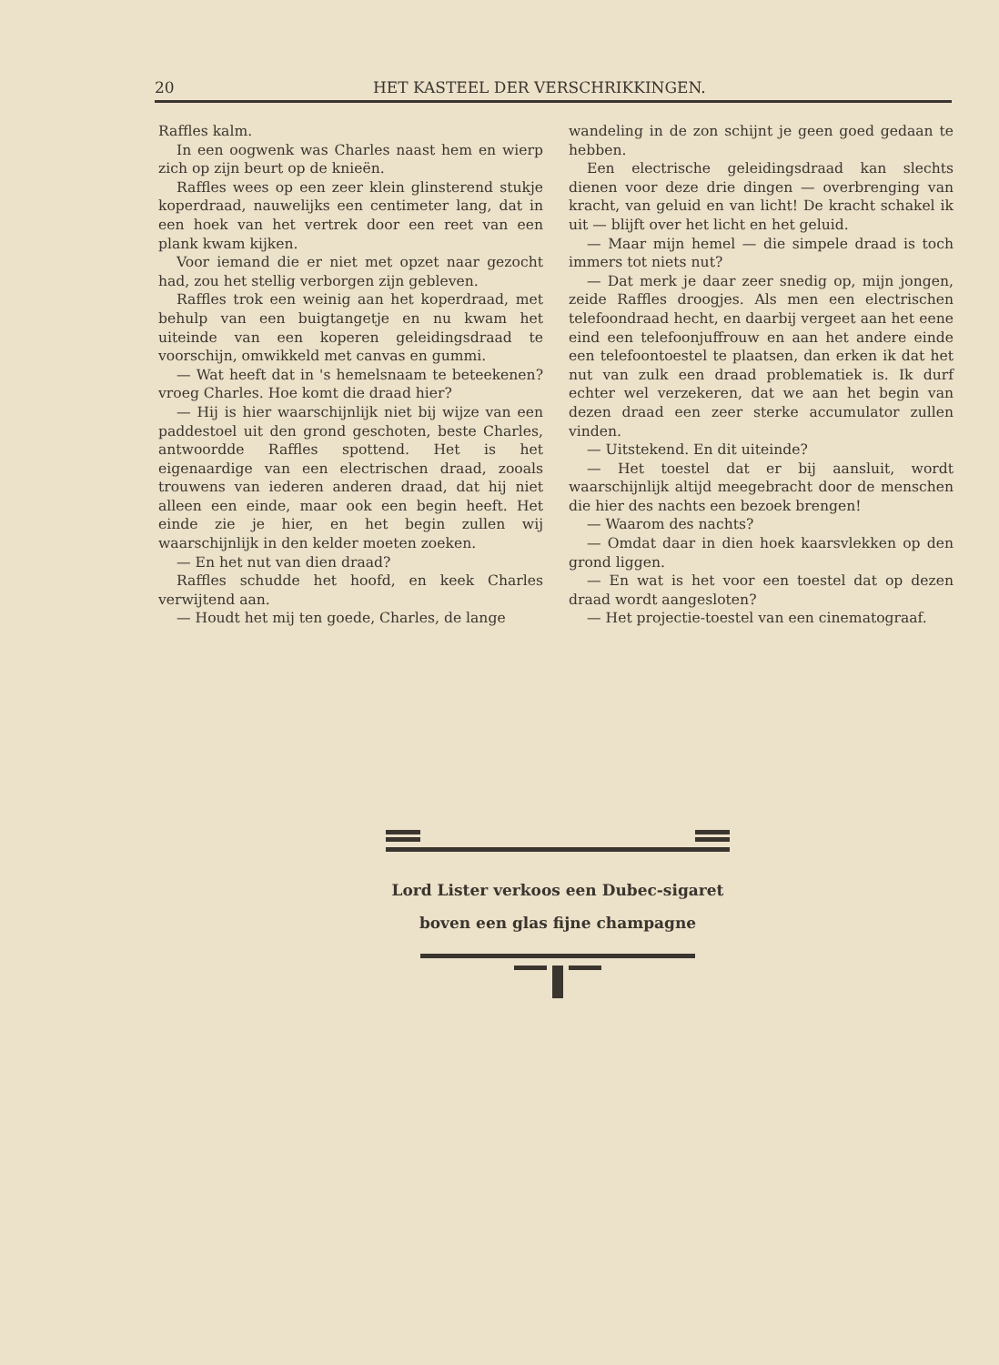20 HET KASTEEL DER VERSCHRIKKINGEN.
Raffles kalm.
In een oogwenk was Charles naast hem en wierp zich op zijn beurt op de knieën.
Raffles wees op een zeer klein glinsterend stukje koperdraad, nauwelijks een centimeter lang, dat in een hoek van het vertrek door een reet van een plank kwam kijken.
Voor iemand die er niet met opzet naar gezocht had, zou het stellig verborgen zijn gebleven.
Raffles trok een weinig aan het koperdraad, met behulp van een buigtangetje en nu kwam het uiteinde van een koperen geleidingsdraad te voorschijn, omwikkeld met canvas en gummi.
— Wat heeft dat in 's hemelsnaam te beteekenen? vroeg Charles. Hoe komt die draad hier?
— Hij is hier waarschijnlijk niet bij wijze van een paddestoel uit den grond geschoten, beste Charles, antwoordde Raffles spottend. Het is het eigenaardige van een electrischen draad, zooals trouwens van iederen anderen draad, dat hij niet alleen een einde, maar ook een begin heeft. Het einde zie je hier, en het begin zullen wij waarschijnlijk in den kelder moeten zoeken.
— En het nut van dien draad?
Raffles schudde het hoofd, en keek Charles verwijtend aan.
— Houdt het mij ten goede, Charles, de lange
wandeling in de zon schijnt je geen goed gedaan te hebben.
Een electrische geleidingsdraad kan slechts dienen voor deze drie dingen — overbrenging van kracht, van geluid en van licht! De kracht schakel ik uit — blijft over het licht en het geluid.
— Maar mijn hemel — die simpele draad is toch immers tot niets nut?
— Dat merk je daar zeer snedig op, mijn jongen, zeide Raffles droogjes. Als men een electrischen telefoondraad hecht, en daarbij vergeet aan het eene eind een telefoonjuffrouw en aan het andere einde een telefoontoestel te plaatsen, dan erken ik dat het nut van zulk een draad problematiek is. Ik durf echter wel verzekeren, dat we aan het begin van dezen draad een zeer sterke accumulator zullen vinden.
— Uitstekend. En dit uiteinde?
— Het toestel dat er bij aansluit, wordt waarschijnlijk altijd meegebracht door de menschen die hier des nachts een bezoek brengen!
— Waarom des nachts?
— Omdat daar in dien hoek kaarsvlekken op den grond liggen.
— En wat is het voor een toestel dat op dezen draad wordt aangesloten?
— Het projectie-toestel van een cinematograaf.
Lord Lister verkoos een Dubec-sigaret
boven een glas fijne champagne